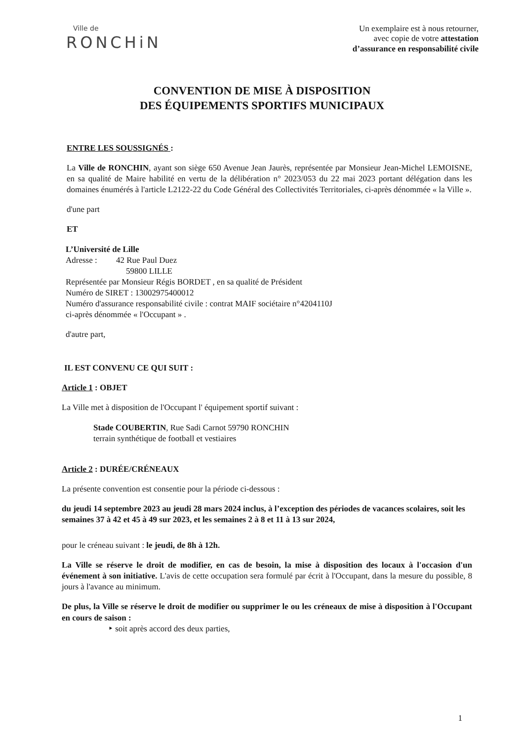Ville de
RONCHiN
Un exemplaire est à nous retourner,
avec copie de votre attestation
d’assurance en responsabilité civile
CONVENTION DE MISE À DISPOSITION
DES ÉQUIPEMENTS SPORTIFS MUNICIPAUX
ENTRE LES SOUSSIGNÉS :
La Ville de RONCHIN, ayant son siège 650 Avenue Jean Jaurès, représentée par Monsieur Jean-Michel LEMOISNE, en sa qualité de Maire habilité en vertu de la délibération n° 2023/053 du 22 mai 2023 portant délégation dans les domaines énumérés à l'article L2122-22 du Code Général des Collectivités Territoriales, ci-après dénommée « la Ville ».
d'une part
ET
L’Université de Lille
Adresse : 42 Rue Paul Duez
59800 LILLE
Représentée par Monsieur Régis BORDET , en sa qualité de Président
Numéro de SIRET : 13002975400012
Numéro d'assurance responsabilité civile : contrat MAIF sociétaire n°4204110J
ci-après dénommée « l'Occupant » .
d'autre part,
IL EST CONVENU CE QUI SUIT :
Article 1 : OBJET
La Ville met à disposition de l'Occupant l' équipement sportif suivant :
Stade COUBERTIN, Rue Sadi Carnot 59790 RONCHIN
terrain synthétique de football et vestiaires
Article 2 : DURÉE/CRÉNEAUX
La présente convention est consentie pour la période ci-dessous :
du jeudi 14 septembre 2023 au jeudi 28 mars 2024 inclus, à l’exception des périodes de vacances scolaires, soit les semaines 37 à 42 et 45 à 49 sur 2023, et les semaines 2 à 8 et 11 à 13 sur 2024,
pour le créneau suivant : le jeudi, de 8h à 12h.
La Ville se réserve le droit de modifier, en cas de besoin, la mise à disposition des locaux à l'occasion d'un événement à son initiative. L'avis de cette occupation sera formulé par écrit à l'Occupant, dans la mesure du possible, 8 jours à l'avance au minimum.
De plus, la Ville se réserve le droit de modifier ou supprimer le ou les créneaux de mise à disposition à l'Occupant en cours de saison :
‣ soit après accord des deux parties,
1